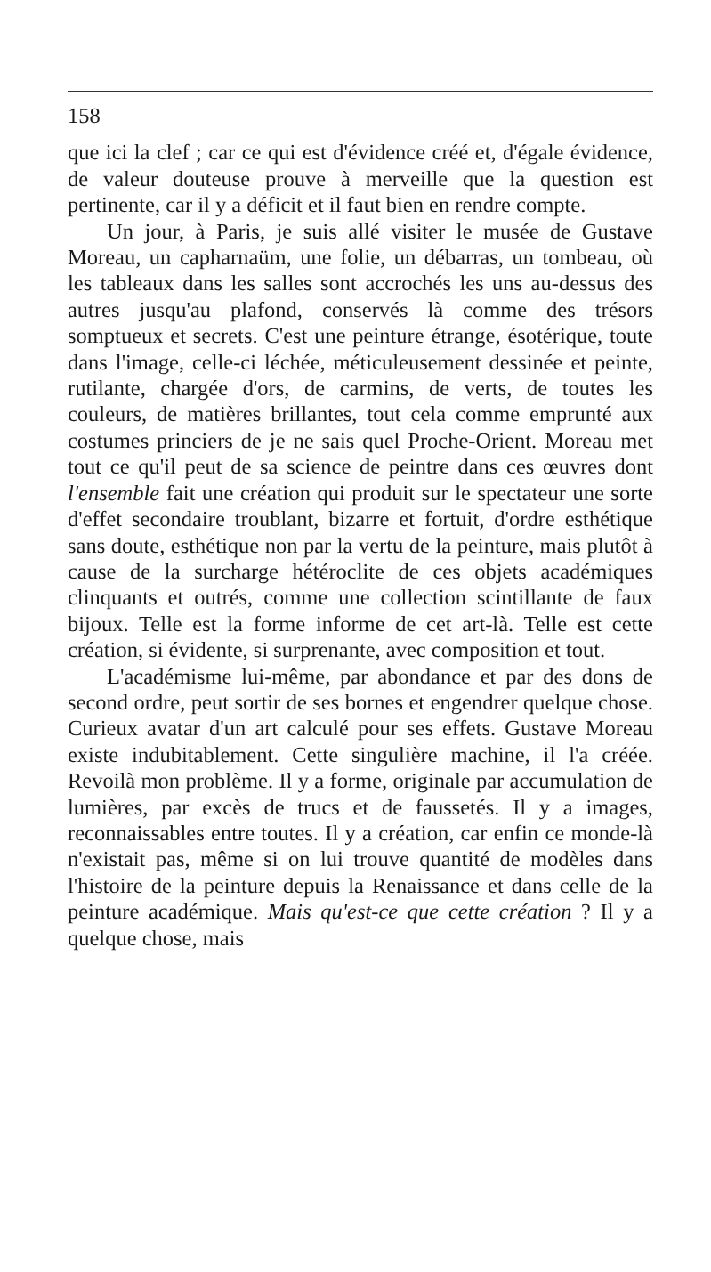158
que ici la clef ; car ce qui est d'évidence créé et, d'égale évidence, de valeur douteuse prouve à merveille que la question est pertinente, car il y a déficit et il faut bien en rendre compte.
Un jour, à Paris, je suis allé visiter le musée de Gustave Moreau, un capharnaüm, une folie, un débarras, un tombeau, où les tableaux dans les salles sont accrochés les uns au-dessus des autres jusqu'au plafond, conservés là comme des trésors somptueux et secrets. C'est une peinture étrange, ésotérique, toute dans l'image, celle-ci léchée, méticuleusement dessinée et peinte, rutilante, chargée d'ors, de carmins, de verts, de toutes les couleurs, de matières brillantes, tout cela comme emprunté aux costumes princiers de je ne sais quel Proche-Orient. Moreau met tout ce qu'il peut de sa science de peintre dans ces œuvres dont l'ensemble fait une création qui produit sur le spectateur une sorte d'effet secondaire troublant, bizarre et fortuit, d'ordre esthétique sans doute, esthétique non par la vertu de la peinture, mais plutôt à cause de la surcharge hétéroclite de ces objets académiques clinquants et outrés, comme une collection scintillante de faux bijoux. Telle est la forme informe de cet art-là. Telle est cette création, si évidente, si surprenante, avec composition et tout.
L'académisme lui-même, par abondance et par des dons de second ordre, peut sortir de ses bornes et engendrer quelque chose. Curieux avatar d'un art calculé pour ses effets. Gustave Moreau existe indubitablement. Cette singulière machine, il l'a créée. Revoilà mon problème. Il y a forme, originale par accumulation de lumières, par excès de trucs et de faussetés. Il y a images, reconnaissables entre toutes. Il y a création, car enfin ce monde-là n'existait pas, même si on lui trouve quantité de modèles dans l'histoire de la peinture depuis la Renaissance et dans celle de la peinture académique. Mais qu'est-ce que cette création ? Il y a quelque chose, mais